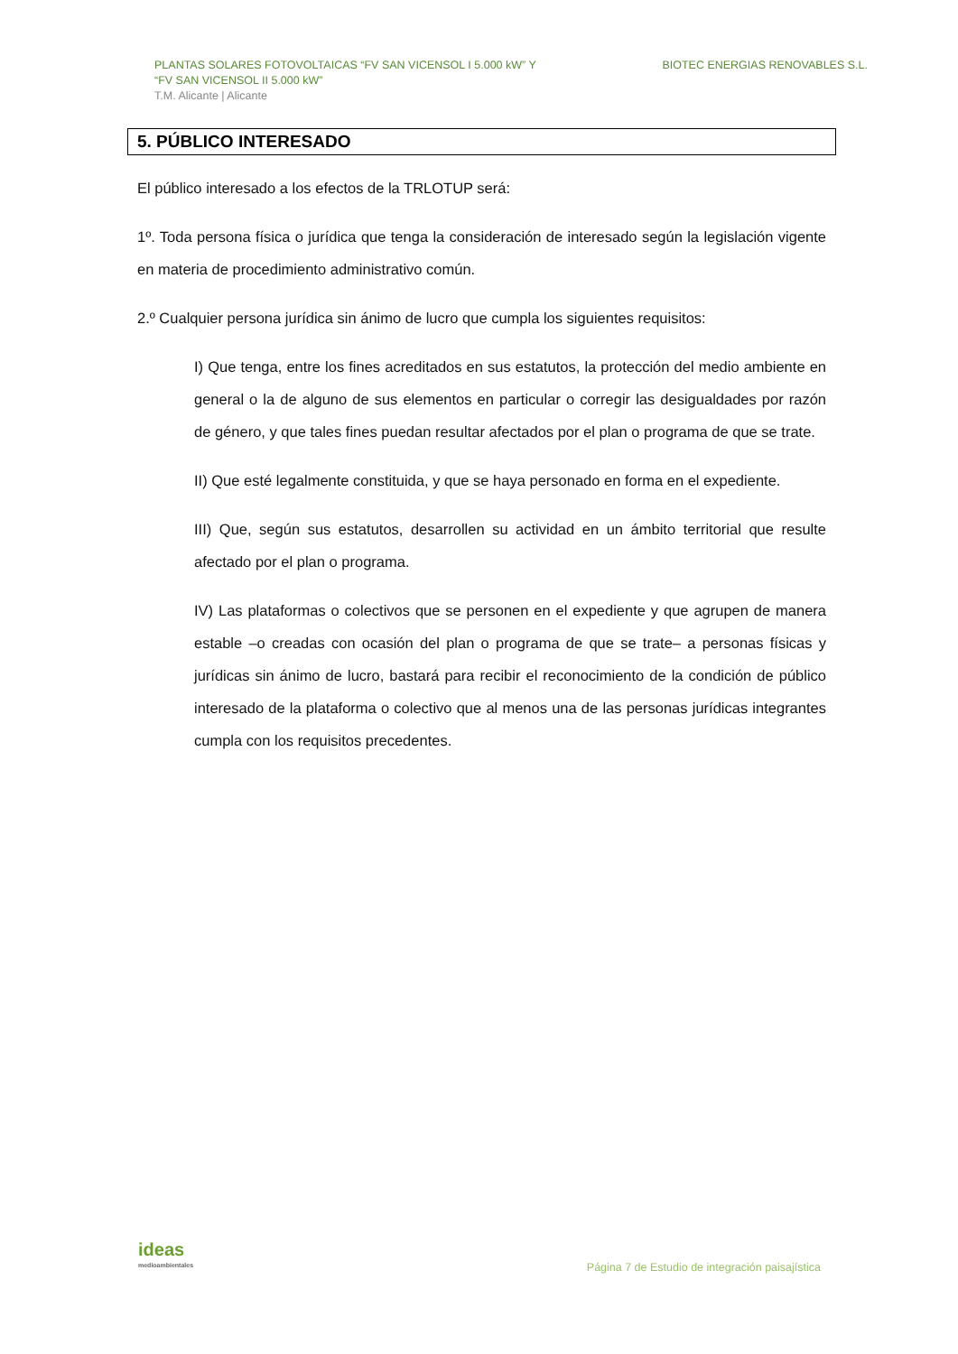PLANTAS SOLARES FOTOVOLTAICAS “FV SAN VICENSOL I 5.000 kW” Y
“FV SAN VICENSOL II 5.000 kW”
T.M. Alicante | Alicante
BIOTEC ENERGIAS RENOVABLES S.L.
5. PÚBLICO INTERESADO
El público interesado a los efectos de la TRLOTUP será:
1º. Toda persona física o jurídica que tenga la consideración de interesado según la legislación vigente en materia de procedimiento administrativo común.
2.º Cualquier persona jurídica sin ánimo de lucro que cumpla los siguientes requisitos:
I) Que tenga, entre los fines acreditados en sus estatutos, la protección del medio ambiente en general o la de alguno de sus elementos en particular o corregir las desigualdades por razón de género, y que tales fines puedan resultar afectados por el plan o programa de que se trate.
II) Que esté legalmente constituida, y que se haya personado en forma en el expediente.
III) Que, según sus estatutos, desarrollen su actividad en un ámbito territorial que resulte afectado por el plan o programa.
IV) Las plataformas o colectivos que se personen en el expediente y que agrupen de manera estable –o creadas con ocasión del plan o programa de que se trate– a personas físicas y jurídicas sin ánimo de lucro, bastará para recibir el reconocimiento de la condición de público interesado de la plataforma o colectivo que al menos una de las personas jurídicas integrantes cumpla con los requisitos precedentes.
ideas
medioambientales
Página 7 de Estudio de integración paisajística